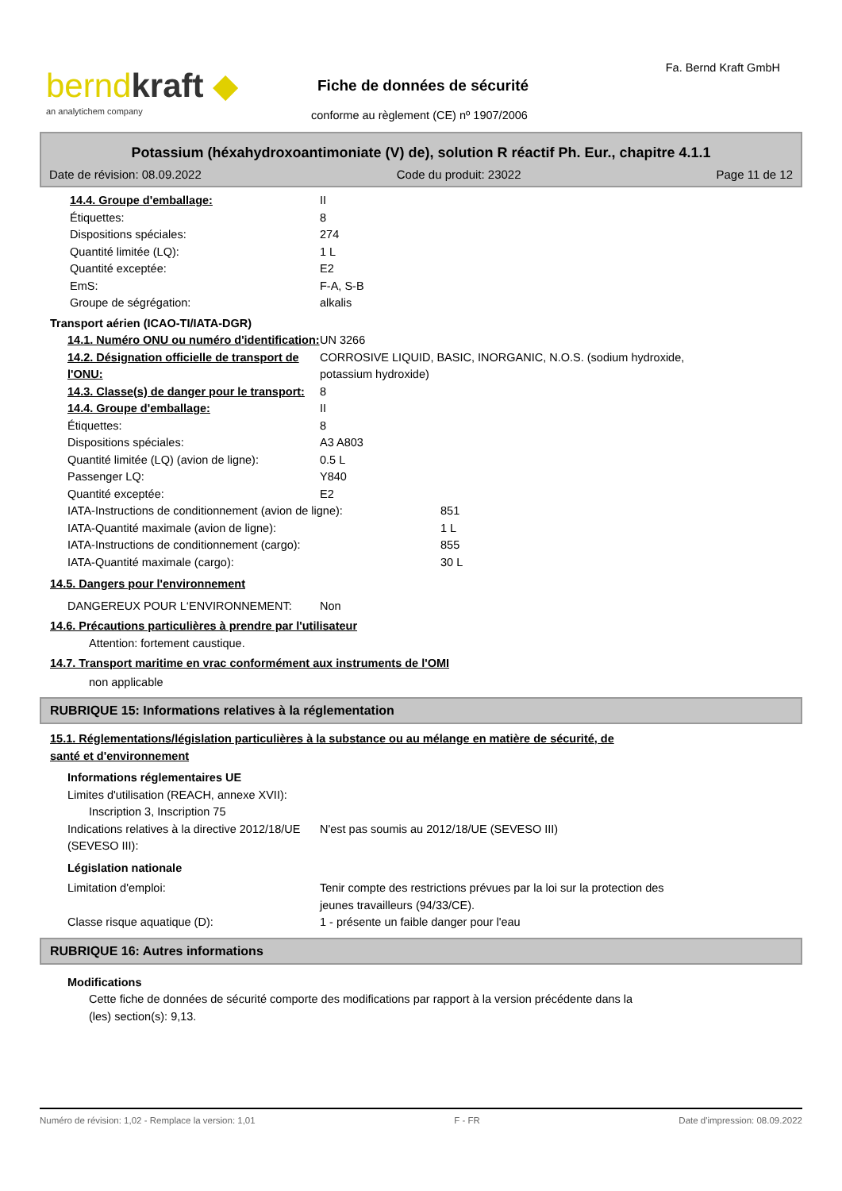berndkraft ◆
an analytichem company
Fiche de données de sécurité
conforme au règlement (CE) nº 1907/2006
Fa. Bernd Kraft GmbH
Potassium (héxahydroxoantimoniate (V) de), solution R réactif Ph. Eur., chapitre 4.1.1
Date de révision: 08.09.2022 Code du produit: 23022 Page 11 de 12
14.4. Groupe d'emballage: II
Étiquettes: 8
Dispositions spéciales: 274
Quantité limitée (LQ): 1 L
Quantité exceptée: E2
EmS: F-A, S-B
Groupe de ségrégation: alkalis
Transport aérien (ICAO-TI/IATA-DGR)
14.1. Numéro ONU ou numéro d'identification:
UN 3266
14.2. Désignation officielle de transport de l'ONU:
CORROSIVE LIQUID, BASIC, INORGANIC, N.O.S. (sodium hydroxide,
potassium hydroxide)
14.3. Classe(s) de danger pour le transport:
8
14.4. Groupe d'emballage: II
Étiquettes: 8
Dispositions spéciales: A3 A803
Quantité limitée (LQ) (avion de ligne):
0.5 L
Passenger LQ: Y840
Quantité exceptée: E2
IATA-Instructions de conditionnement (avion de ligne): 851
IATA-Quantité maximale (avion de ligne): 1 L
IATA-Instructions de conditionnement (cargo): 855
IATA-Quantité maximale (cargo): 30 L
14.5. Dangers pour l'environnement
DANGEREUX POUR L‘ENVIRONNEMENT: Non
14.6. Précautions particulières à prendre par l'utilisateur
Attention: fortement caustique.
14.7. Transport maritime en vrac conformément aux instruments de l'OMI
non applicable
RUBRIQUE 15: Informations relatives à la réglementation
15.1. Réglementations/législation particulières à la substance ou au mélange en matière de sécurité, de
santé et d'environnement
Informations réglementaires UE
Limites d'utilisation (REACH, annexe XVII):
Inscription 3, Inscription 75
Indications relatives à la directive 2012/18/UE (SEVESO III):
N'est pas soumis au 2012/18/UE (SEVESO III)
Législation nationale
Limitation d'emploi: Tenir compte des restrictions prévues par la loi sur la protection des
jeunes travailleurs (94/33/CE).
Classe risque aquatique (D): 1 - présente un faible danger pour l'eau
RUBRIQUE 16: Autres informations
Modifications
Cette fiche de données de sécurité comporte des modifications par rapport à la version précédente dans la
(les) section(s): 9,13.
Numéro de révision: 1,02 - Remplace la version: 1,01 F - FR Date d'impression: 08.09.2022